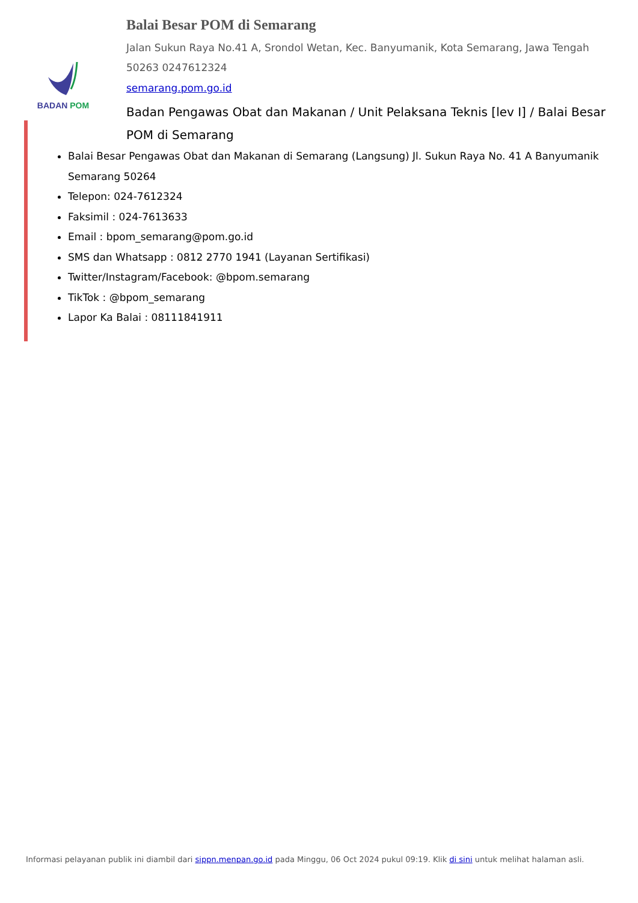BADAN POM
Balai Besar POM di Semarang
Jalan Sukun Raya No.41 A, Srondol Wetan, Kec. Banyumanik, Kota Semarang, Jawa Tengah 50263 0247612324
semarang.pom.go.id
Badan Pengawas Obat dan Makanan / Unit Pelaksana Teknis [lev I] / Balai Besar POM di Semarang
Balai Besar Pengawas Obat dan Makanan di Semarang (Langsung) Jl. Sukun Raya No. 41 A Banyumanik Semarang 50264
Telepon: 024-7612324
Faksimil : 024-7613633
Email : bpom_semarang@pom.go.id
SMS dan Whatsapp : 0812 2770 1941 (Layanan Sertifikasi)
Twitter/Instagram/Facebook: @bpom.semarang
TikTok : @bpom_semarang
Lapor Ka Balai : 08111841911
Informasi pelayanan publik ini diambil dari sippn.menpan.go.id pada Minggu, 06 Oct 2024 pukul 09:19. Klik di sini untuk melihat halaman asli.